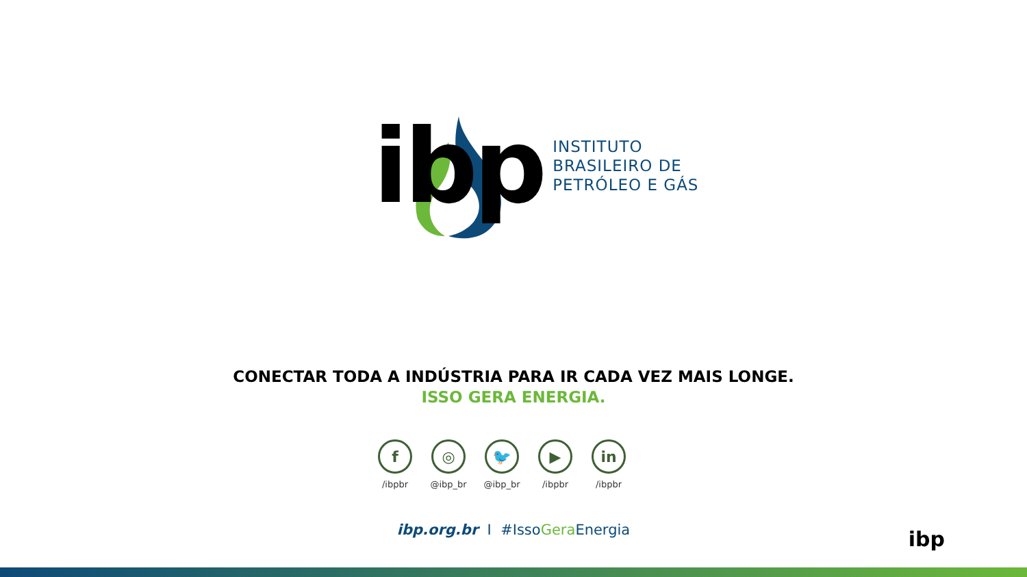ibp
INSTITUTO
BRASILEIRO DE
PETRÓLEO E GÁS
CONECTAR TODA A INDÚSTRIA PARA IR CADA VEZ MAIS LONGE.
ISSO GERA ENERGIA.
f
/ibpbr
◎
@ibp_br
🐦
@ibp_br
▶
/ibpbr
in
/ibpbr
ibp.org.br I #IssoGera Energia ibp